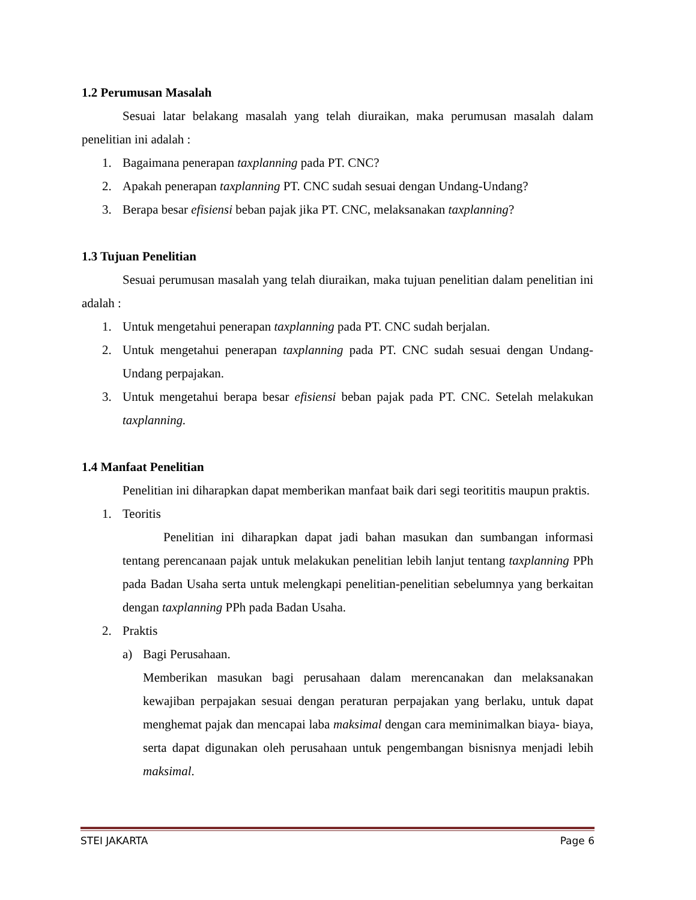1.2 Perumusan Masalah
Sesuai latar belakang masalah yang telah diuraikan, maka perumusan masalah dalam penelitian ini adalah :
1. Bagaimana penerapan taxplanning pada PT. CNC?
2. Apakah penerapan taxplanning PT. CNC sudah sesuai dengan Undang-Undang?
3. Berapa besar efisiensi beban pajak jika PT. CNC, melaksanakan taxplanning?
1.3 Tujuan Penelitian
Sesuai perumusan masalah yang telah diuraikan, maka tujuan penelitian dalam penelitian ini adalah :
1. Untuk mengetahui penerapan taxplanning pada PT. CNC sudah berjalan.
2. Untuk mengetahui penerapan taxplanning pada PT. CNC sudah sesuai dengan Undang-Undang perpajakan.
3. Untuk mengetahui berapa besar efisiensi beban pajak pada PT. CNC. Setelah melakukan taxplanning.
1.4 Manfaat Penelitian
Penelitian ini diharapkan dapat memberikan manfaat baik dari segi teorititis maupun praktis.
1. Teoritis
Penelitian ini diharapkan dapat jadi bahan masukan dan sumbangan informasi tentang perencanaan pajak untuk melakukan penelitian lebih lanjut tentang taxplanning PPh pada Badan Usaha serta untuk melengkapi penelitian-penelitian sebelumnya yang berkaitan dengan taxplanning PPh pada Badan Usaha.
2. Praktis
a) Bagi Perusahaan.
Memberikan masukan bagi perusahaan dalam merencanakan dan melaksanakan kewajiban perpajakan sesuai dengan peraturan perpajakan yang berlaku, untuk dapat menghemat pajak dan mencapai laba maksimal dengan cara meminimalkan biaya- biaya, serta dapat digunakan oleh perusahaan untuk pengembangan bisnisnya menjadi lebih maksimal.
STEI JAKARTA Page 6